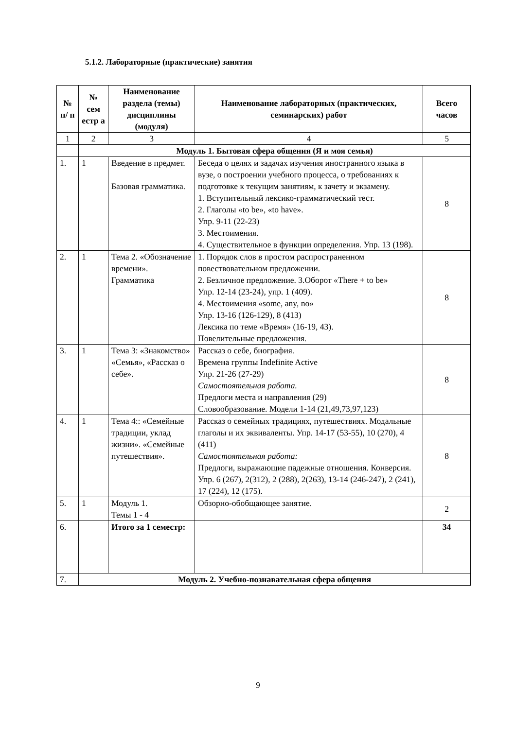5.1.2. Лабораторные (практические) занятия
| № п/ п | № сем естр а | Наименование раздела (темы) дисциплины (модуля) | Наименование лабораторных (практических, семинарских) работ | Всего часов |
| --- | --- | --- | --- | --- |
| 1 | 2 | 3 | 4 | 5 |
| | Модуль 1. Бытовая сфера общения (Я и моя семья) | | | |
| 1. | 1 | Введение в предмет. Базовая грамматика. | Беседа о целях и задачах изучения иностранного языка в вузе, о построении учебного процесса, о требованиях к подготовке к текущим занятиям, к зачету и экзамену. 1. Вступительный лексико-грамматический тест. 2. Глаголы «to be», «to have». Упр. 9-11 (22-23) 3. Местоимения. 4. Существительное в функции определения. Упр. 13 (198). | 8 |
| 2. | 1 | Тема 2. «Обозначение времени». Грамматика | 1. Порядок слов в простом распространенном повествовательном предложении. 2. Безличное предложение. 3.Оборот «There + to be» Упр. 12-14 (23-24), упр. 1 (409). 4. Местоимения «some, any, no» Упр. 13-16 (126-129), 8 (413) Лексика по теме «Время» (16-19, 43). Повелительные предложения. | 8 |
| 3. | 1 | Тема 3: «Знакомство» «Семья», «Рассказ о себе». | Рассказ о себе, биография. Времена группы Indefinite Active Упр. 21-26 (27-29) Самостоятельная работа. Предлоги места и направления (29) Словообразование. Модели 1-14 (21,49,73,97,123) | 8 |
| 4. | 1 | Тема 4:: «Семейные традиции, уклад жизни». «Семейные путешествия». | Рассказ о семейных традициях, путешествиях. Модальные глаголы и их эквиваленты. Упр. 14-17 (53-55), 10 (270), 4 (411) Самостоятельная работа: Предлоги, выражающие падежные отношения. Конверсия. Упр. 6 (267), 2(312), 2 (288), 2(263), 13-14 (246-247), 2 (241), 17 (224), 12 (175). | 8 |
| 5. | 1 | Модуль 1. Темы 1 - 4 | Обзорно-обобщающее занятие. | 2 |
| 6. | | Итого за 1 семестр: | | 34 |
| 7. | Модуль 2. Учебно-познавательная сфера общения | | | |
9